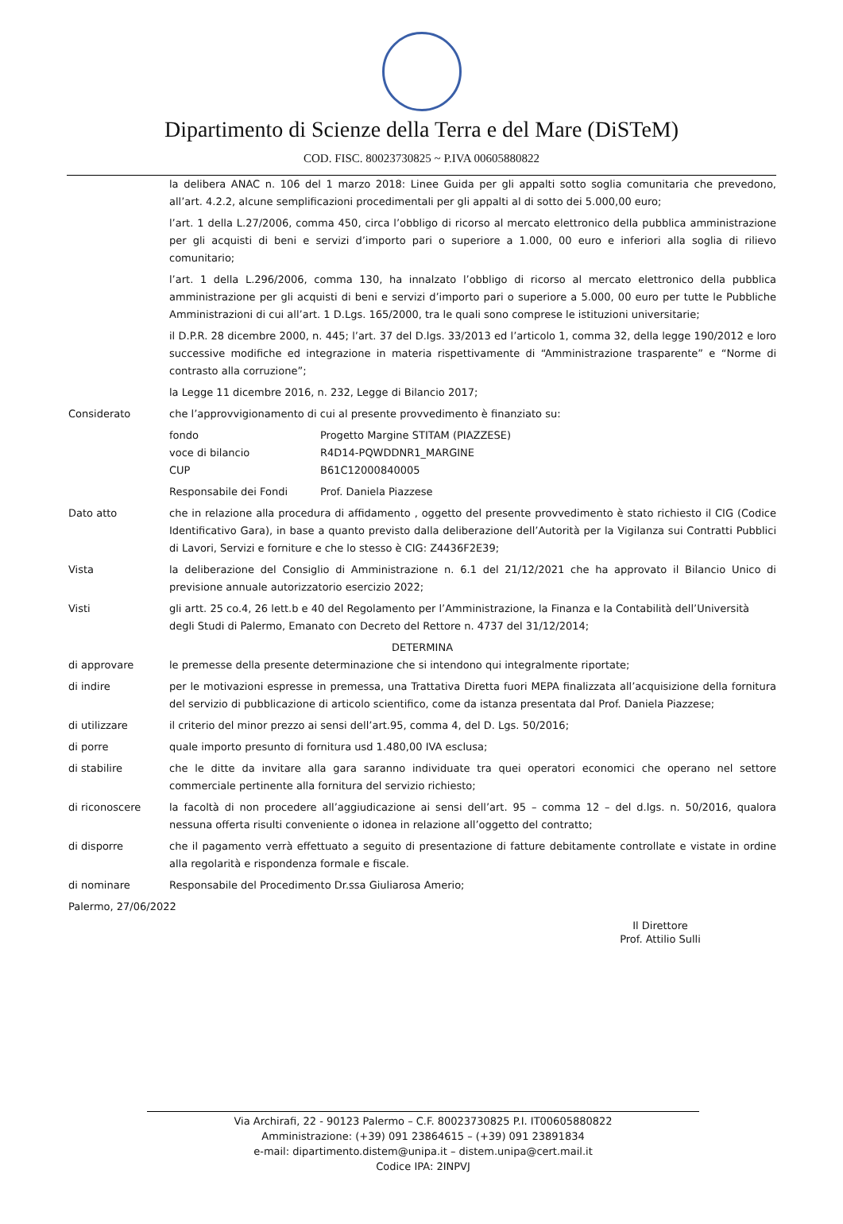Dipartimento di Scienze della Terra e del Mare (DiSTeM)
COD. FISC. 80023730825 ~ P.IVA 00605880822
la delibera ANAC n. 106 del 1 marzo 2018: Linee Guida per gli appalti sotto soglia comunitaria che prevedono, all’art. 4.2.2, alcune semplificazioni procedimentali per gli appalti al di sotto dei 5.000,00 euro;
l’art. 1 della L.27/2006, comma 450, circa l’obbligo di ricorso al mercato elettronico della pubblica amministrazione per gli acquisti di beni e servizi d’importo pari o superiore a 1.000, 00 euro e inferiori alla soglia di rilievo comunitario;
l’art. 1 della L.296/2006, comma 130, ha innalzato l’obbligo di ricorso al mercato elettronico della pubblica amministrazione per gli acquisti di beni e servizi d’importo pari o superiore a 5.000, 00 euro per tutte le Pubbliche Amministrazioni di cui all’art. 1 D.Lgs. 165/2000, tra le quali sono comprese le istituzioni universitarie;
il D.P.R. 28 dicembre 2000, n. 445; l’art. 37 del D.lgs. 33/2013 ed l’articolo 1, comma 32, della legge 190/2012 e loro successive modifiche ed integrazione in materia rispettivamente di “Amministrazione trasparente” e “Norme di contrasto alla corruzione”;
la Legge 11 dicembre 2016, n. 232, Legge di Bilancio 2017;
Considerato che l’approvvigionamento di cui al presente provvedimento è finanziato su:
fondo Progetto Margine STITAM (PIAZZESE)
voce di bilancio R4D14-PQWDDNR1_MARGINE
CUP B61C12000840005
Responsabile dei Fondi Prof. Daniela Piazzese
Dato atto che in relazione alla procedura di affidamento , oggetto del presente provvedimento è stato richiesto il CIG (Codice Identificativo Gara), in base a quanto previsto dalla deliberazione dell’Autorità per la Vigilanza sui Contratti Pubblici di Lavori, Servizi e forniture e che lo stesso è CIG: Z4436F2E39;
Vista la deliberazione del Consiglio di Amministrazione n. 6.1 del 21/12/2021 che ha approvato il Bilancio Unico di previsione annuale autorizzatorio esercizio 2022;
Visti gli artt. 25 co.4, 26 lett.b e 40 del Regolamento per l’Amministrazione, la Finanza e la Contabilità dell’Università degli Studi di Palermo, Emanato con Decreto del Rettore n. 4737 del 31/12/2014;
DETERMINA
di approvare le premesse della presente determinazione che si intendono qui integralmente riportate;
di indire per le motivazioni espresse in premessa, una Trattativa Diretta fuori MEPA finalizzata all’acquisizione della fornitura del servizio di pubblicazione di articolo scientifico, come da istanza presentata dal Prof. Daniela Piazzese;
di utilizzare il criterio del minor prezzo ai sensi dell’art.95, comma 4, del D. Lgs. 50/2016;
di porre quale importo presunto di fornitura usd 1.480,00 IVA esclusa;
di stabilire che le ditte da invitare alla gara saranno individuate tra quei operatori economici che operano nel settore commerciale pertinente alla fornitura del servizio richiesto;
di riconoscere la facoltà di non procedere all’aggiudicazione ai sensi dell’art. 95 – comma 12 – del d.lgs. n. 50/2016, qualora nessuna offerta risulti conveniente o idonea in relazione all’oggetto del contratto;
di disporre che il pagamento verrà effettuato a seguito di presentazione di fatture debitamente controllate e vistate in ordine alla regolarità e rispondenza formale e fiscale.
di nominare Responsabile del Procedimento Dr.ssa Giuliarosa Amerio;
Palermo, 27/06/2022
Il Direttore
Prof. Attilio Sulli
Via Archirafi, 22 - 90123 Palermo – C.F. 80023730825 P.I. IT00605880822
Amministrazione: (+39) 091 23864615 – (+39) 091 23891834
e-mail: dipartimento.distem@unipa.it – distem.unipa@cert.mail.it
Codice IPA: 2INPVJ